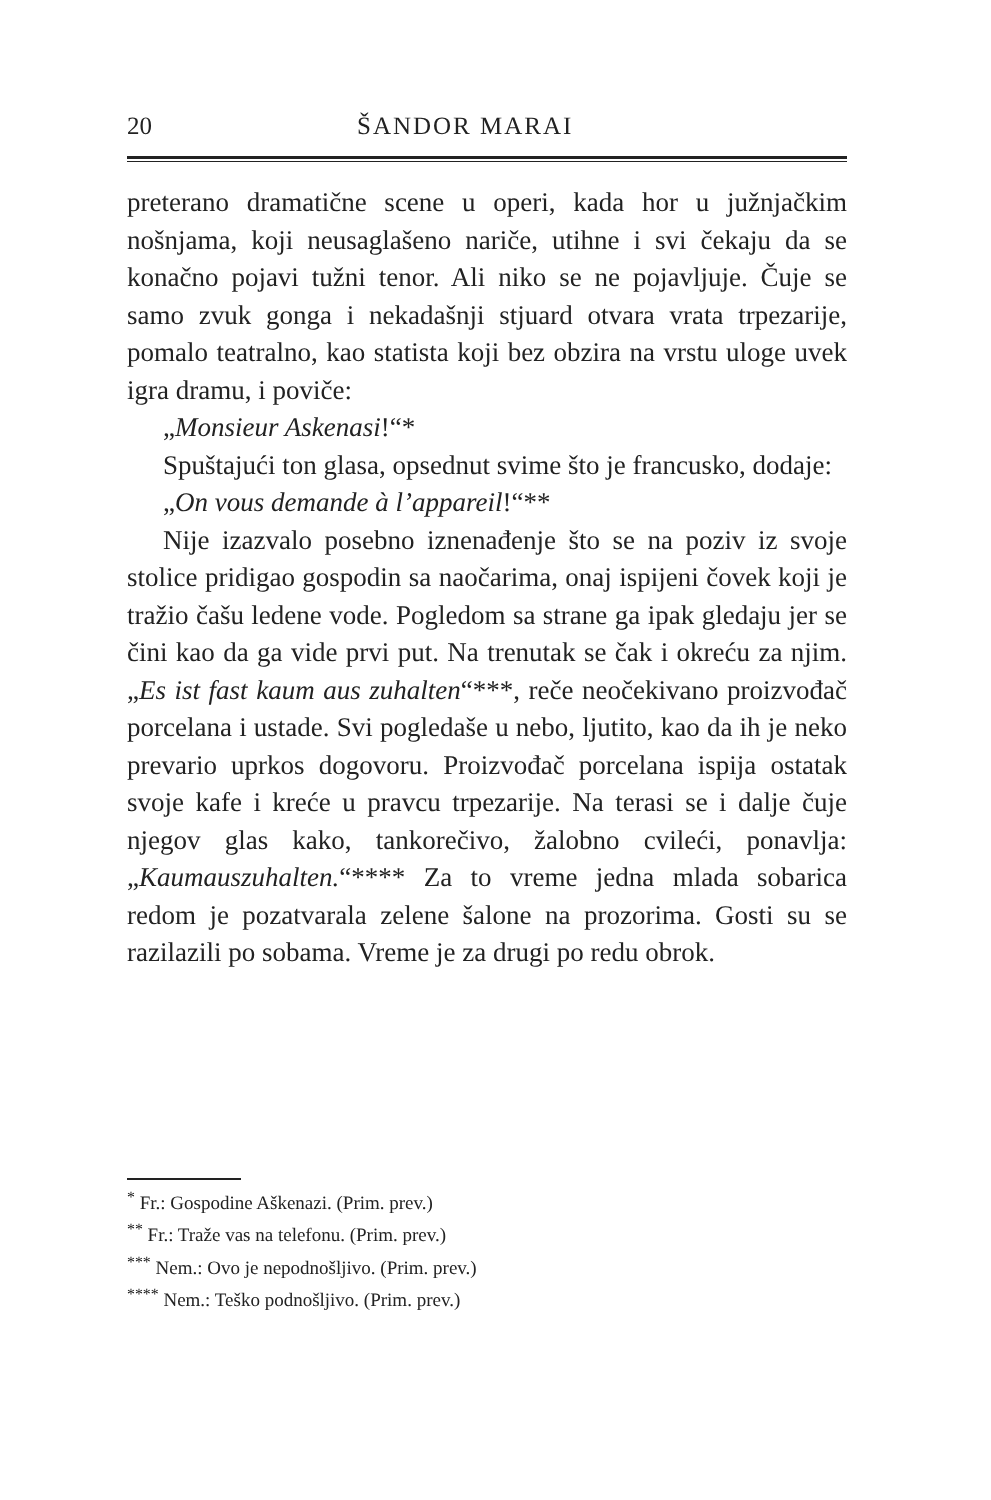20 ŠANDOR MARAI
preterano dramatične scene u operi, kada hor u južnjačkim nošnjama, koji neusaglašeno nariče, utihne i svi čekaju da se konačno pojavi tužni tenor. Ali niko se ne pojavljuje. Čuje se samo zvuk gonga i nekadašnji stjuard otvara vrata trpezarije, pomalo teatralno, kao statista koji bez obzira na vrstu uloge uvek igra dramu, i poviče:
„Monsieur Askenasi!“*
Spuštajući ton glasa, opsednut svime što je francusko, dodaje:
„On vous demande à l’appareil!“**
Nije izazvalo posebno iznenađenje što se na poziv iz svoje stolice pridigao gospodin sa naočarima, onaj ispijeni čovek koji je tražio čašu ledene vode. Pogledom sa strane ga ipak gledaju jer se čini kao da ga vide prvi put. Na trenutak se čak i okreću za njim. „Es ist fast kaum aus zuhalten“***, reče neočekivano proizvođač porcelana i ustade. Svi pogledaše u nebo, ljutito, kao da ih je neko prevario uprkos dogovoru. Proizvođač porcelana ispija ostatak svoje kafe i kreće u pravcu trpezarije. Na terasi se i dalje čuje njegov glas kako, tankorečivo, žalobno cvileći, ponavlja: „Kaumauszuhalten.“**** Za to vreme jedna mlada sobarica redom je pozatvarala zelene šalone na prozorima. Gosti su se razilazili po sobama. Vreme je za drugi po redu obrok.
<sup>*</sup> Fr.: Gospodine Aškenazi. (Prim. prev.)
<sup>**</sup> Fr.: Traže vas na telefonu. (Prim. prev.)
<sup>***</sup> Nem.: Ovo je nepodnošljivo. (Prim. prev.)
<sup>****</sup> Nem.: Teško podnošljivo. (Prim. prev.)